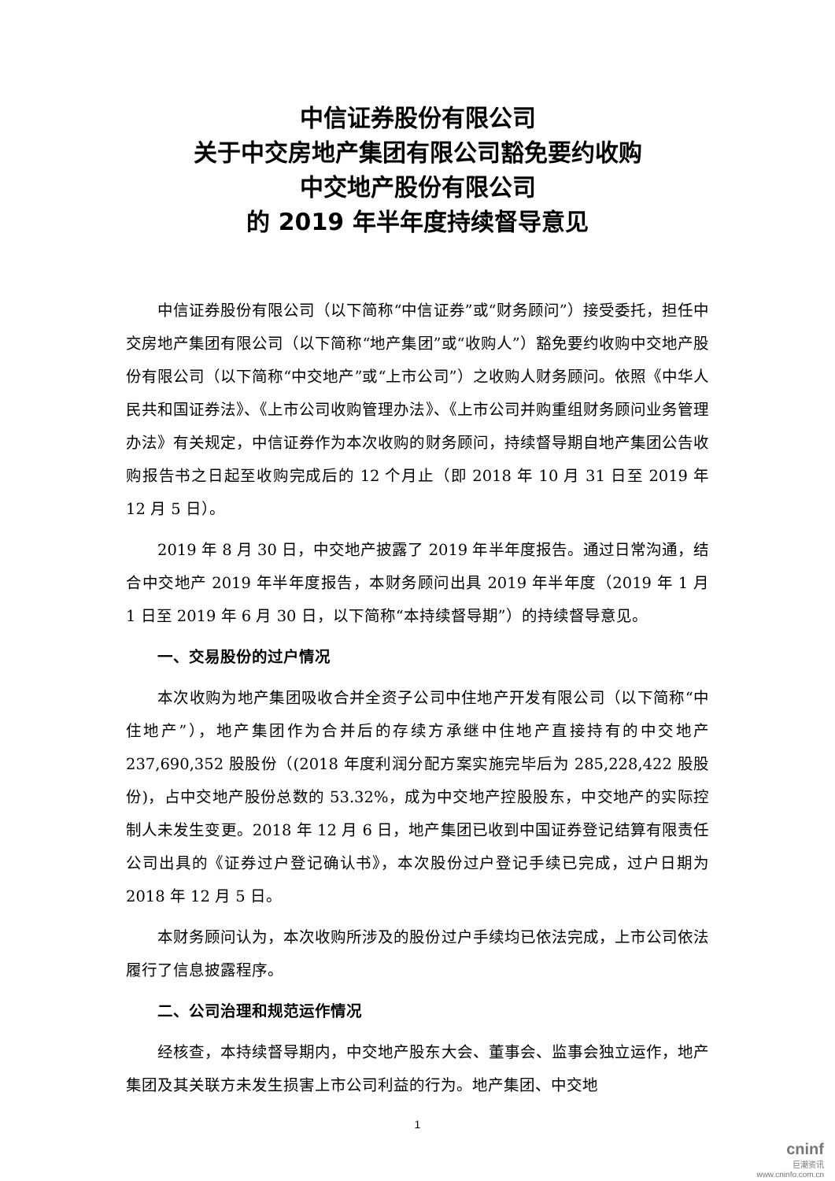中信证券股份有限公司
关于中交房地产集团有限公司豁免要约收购
中交地产股份有限公司
的 2019 年半年度持续督导意见
中信证券股份有限公司（以下简称“中信证券”或“财务顾问”）接受委托，担任中交房地产集团有限公司（以下简称“地产集团”或“收购人”）豁免要约收购中交地产股份有限公司（以下简称“中交地产”或“上市公司”）之收购人财务顾问。依照《中华人民共和国证券法》、《上市公司收购管理办法》、《上市公司并购重组财务顾问业务管理办法》有关规定，中信证券作为本次收购的财务顾问，持续督导期自地产集团公告收购报告书之日起至收购完成后的 12 个月止（即 2018 年 10 月 31 日至 2019 年 12 月 5 日）。
2019 年 8 月 30 日，中交地产披露了 2019 年半年度报告。通过日常沟通，结合中交地产 2019 年半年度报告，本财务顾问出具 2019 年半年度（2019 年 1 月 1 日至 2019 年 6 月 30 日，以下简称“本持续督导期”）的持续督导意见。
一、交易股份的过户情况
本次收购为地产集团吸收合并全资子公司中住地产开发有限公司（以下简称“中住地产”），地产集团作为合并后的存续方承继中住地产直接持有的中交地产 237,690,352 股股份（(2018 年度利润分配方案实施完毕后为 285,228,422 股股份)，占中交地产股份总数的 53.32%，成为中交地产控股股东，中交地产的实际控制人未发生变更。2018 年 12 月 6 日，地产集团已收到中国证券登记结算有限责任公司出具的《证券过户登记确认书》，本次股份过户登记手续已完成，过户日期为 2018 年 12 月 5 日。
本财务顾问认为，本次收购所涉及的股份过户手续均已依法完成，上市公司依法履行了信息披露程序。
二、公司治理和规范运作情况
经核查，本持续督导期内，中交地产股东大会、董事会、监事会独立运作，地产集团及其关联方未发生损害上市公司利益的行为。地产集团、中交地
1
cninf
巨潮资讯
www.cninfo.com.cn